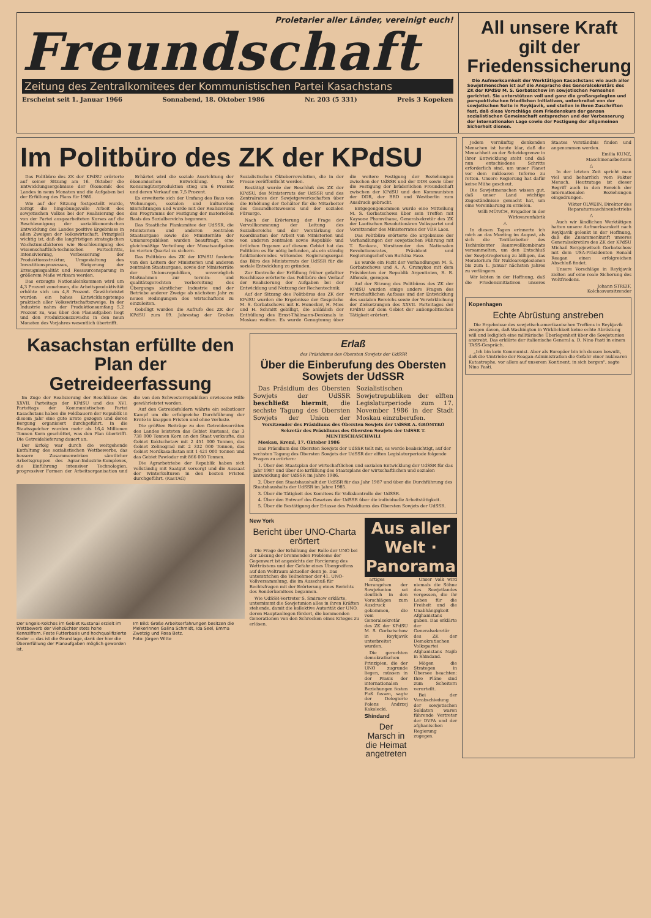Proletarier aller Länder, vereinigt euch!
Freundschaft
Zeitung des Zentralkomitees der Kommunistischen Partei Kasachstans
Erscheint seit 1. Januar 1966 Sonnabend, 18. Oktober 1986 Nr. 203 (5 331) Preis 3 Kopeken
All unsere Kraft gilt der Friedenssicherung
Die Aufmerksamkeit der Werktätigen Kasachstans wie auch aller Sowjetmenschen ist auf die Ansprache des Generalsekretärs des ZK der KPdSU M. S. Gorbatschow im sowjetischen Fernsehen gerichtet. Sie unterstützen voll und ganz die großangelegten und perspektivischen friedlichen Initiativen, unterbreitet von der sowjetischen Seite in Reykjavik, und stellen in ihren Zuschriften fest, daß diese Vorschläge dem Friedenskurs der ganzen sozialistischen Gemeinschaft entsprechen und der Verbesserung der internationalen Lage sowie der Festigung der allgemeinen Sicherheit dienen.
Im Politbüro des ZK der KPdSU
Das Politbüro des ZK der KPdSU erörterte auf seiner Sitzung am 16. Oktober die Entwicklungsergebnisse der Ökonomik des Landes in neun Monaten und die Aufgaben bei der Erfüllung des Plans für 1986.
Wie auf der Sitzung festgestellt wurde, zeitigt die hingebungsvolle Arbeit des sowjetischen Volkes bei der Realisierung des von der Partei ausgearbeiteten Kurses auf die Beschleunigung der sozialökonomischen Entwicklung des Landes positive Ergebnisse in allen Zweigen der Volkswirtschaft. Prinzipiell wichtig ist, daß die langfristigen strategischen Wachstumsfaktoren wie Beschleunigung des wissenschaftlich-technischen Fortschritts, Intensivierung, Verbesserung der Produktionsstruktur, Umgestaltung des Investitionsprozesses, Steigerung der Erzeugnisqualität und Ressourcensparung in größerem Maße wirksam werden.
Das erzeugte Nationaleinkommen wird um 4,3 Prozent zunehmen, die Arbeitsproduktivität erhöhte sich um 4,8 Prozent. Gewährleistet wurden ein hohes Entwicklungstempo praktisch aller Volkswirtschaftszweige. In der Industrie nahm der Produktionsumfang 5,2 Prozent zu, was über den Planaufgaben liegt und den Produktionszuwachs in den neun Monaten des Vorjahres wesentlich übertrifft.
Erhärtet wird die soziale Ausrichtung der ökonomischen Entwicklung. Die Konsumgüterproduktion stieg um 6 Prozent und deren Verkauf um 7,5 Prozent.
Es erweiterte sich der Umfang des Baus von Wohnungen, sozialen und kulturellen Einrichtungen und wurde mit der Realisierung des Programms der Festigung der materiellen Basis des Sozialbereichs begonnen.
Das Staatliche Plankomitee der UdSSR, die Ministerien und anderen zentralen Staatsorgane sowie die Ministerräte der Unionsrepubliken wurden beauftragt, eine gleichmäßige Verteilung der Monatsaufgaben im vierten Quartal zu sichern.
Das Politbüro des ZK der KPdSU forderte von den Leitern der Ministerien und anderen zentralen Staatsorgane, sowie der Ministerräte der Unionsrepubliken, unverzüglich Maßnahmen zur termin- und qualitätsgerechten Vorbereitung des Übergangs sämtlicher Industrie und der Betriebe anderer Zweige ab nächstem Jahr zu neuen Bedingungen des Wirtschaftens zu einzuleiten.
Gebilligt wurden die Aufrufe des ZK der KPdSU zum 69. Jahrestag der Großen Sozialistischen Oktoberrevolution, die in der Presse veröffentlicht werden.
Bestätigt wurde der Beschluß des ZK der KPdSU, des Ministerrats der UdSSR und des Zentralrates der Sowjetgewerkschaften über die Erhöhung der Gehälter für die Mitarbeiter des Gesundheitswesens und der sozialen Fürsorge.
Nach der Erörterung der Frage der Vervollkommnung der Leitung des Sozialbereichs und der Verstärkung der Koordination der Arbeit von Ministerien und von anderen zentralen sowie Republik- und örtlichen Organen auf diesem Gebiet hat das Politbüro es für nötig befunden, als ein ständig funktionierendes wirkendes Regierungsorgan das Büro des Ministerrats der UdSSR für die soziale Entwicklung zu gründen.
Zur Kontrolle der Erfüllung früher gefaßter Beschlüsse erörterte das Politbüro den Verlauf der Realisierung der Aufgaben bei der Entwicklung und Nutzung der Rechentechnik.
Auf der Sitzung des Politbüros des ZK der KPdSU wurden die Ergebnisse der Gespräche M. S. Gorbatschows mit E. Honecker, H. Mies und H. Schmitt gebilligt, die anläßlich der Enthüllung des Ernst-Thälmann-Denkmals in Moskau weilten. Es wurde Genugtuung über die weitere Festigung der Beziehungen zwischen der UdSSR und der DDR sowie über die Festigung der brüderlichen Freundschaft zwischen der KPdSU und den Kommunisten der DDR, der BRD und Westberlin zum Ausdruck gebracht.
Entgegengenommen wurde eine Mitteilung M. S. Gorbatschows über sein Treffen mit Kaysone Phomvihane, Generalsekretär des ZK der Laotischen Revolutionären Volkspartei und Vorsitzender des Ministerrates der VDR Laos.
Das Politbüro erörterte die Ergebnisse der Verhandlungen der sowjetischen Führung mit T. Sankara, Vorsitzender des Nationalen Revolutionsrates, Präsident und Regierungschef von Burkina Faso.
Es wurde ein Fazit der Verhandlungen M. S. Gorbatschows und A. A. Gromykos mit dem Präsidenten der Republik Argentinien, R. R. Alfonsín, gezogen.
Auf der Sitzung des Politbüros des ZK der KPdSU wurden einige andere Fragen des wirtschaftlichen Aufbaus und der Entwicklung des sozialen Bereichs sowie der Verwirklichung der Zielsetzungen des XXVII. Parteitages der KPdSU auf dem Gebiet der außenpolitischen Tätigkeit erörtert.
Kasachstan erfüllte den Plan der Getreideerfassung
Im Zuge der Realisierung der Beschlüsse des XXVII. Parteitags der KPdSU und des XVI. Parteitags der Kommunistischen Partei Kasachstans haben die Feldbauern der Republik in diesem Jahr eine gute Ernte gezogen und deren Bergung organisiert durchgeführt. In die Staatsspeicher wurden mehr als 16,4 Millionen Tonnen Korn geschüttet, was den Plan übertrifft. Die Getreidelieferung dauert an.
Der Erfolg war durch die weitgehende Entfaltung des sozialistischen Wettbewerbs, das bessere Zusammenwirken sämtlicher Arbeitsgruppen des Agrar-Industrie-Komplexes, die Einführung intensiver Technologien, progressiver Formen der Arbeitsorganisation und die von den Schwesterrepubliken erwiesene Hilfe gewährleistet worden.
Auf den Getreidefeldern währte ein selbstloser Kampf um die erfolgreiche Durchführung der Ernte in knappen Fristen und ohne Verluste.
Die größten Beiträge zu den Getreidevorräten des Landes leisteten das Gebiet Kustanai, das 3 738 000 Tonnen Korn an den Staat verkaufte, das Gebiet Koktschetaw mit 2 451 000 Tonnen, das Gebiet Zelinograd mit 2 332 000 Tonnen, das Gebiet Nordkasachstan mit 1 421 000 Tonnen und das Gebiet Pawlodar mit 866 000 Tonnen.
Die Agrarbetriebe der Republik haben sich vollständig mit Saatgut versorgt und die Aussaat der Winterkulturen in den besten Fristen durchgeführt. (KasTAG)
Der Engels-Kolchos im Gebiet Kustanai erzielt im Wettbewerb der Viehzüchter stets hohe Kennziffern. Feste Futterbasis und hochqualifizierte Kader — das ist die Grundlage, dank der hier die Übererfüllung der Planaufgaben möglich geworden ist.
Im Bild: Große Arbeitserfahrungen besitzen die Melkerinnen Galina Schmidt, Ida Seel, Emma Zwetzig und Rosa Betz.
Foto: Jürgen Witte
Erlaß
des Präsidiums des Obersten Sowjets der UdSSR
Über die Einberufung des Obersten Sowjets der UdSSR
Das Präsidium des Obersten Sowjets der UdSSR beschließt hiermit, die sechste Tagung des Obersten Sowjets der Union der Sozialistischen Sowjetrepubliken der elften Legislaturperiode zum 17. November 1986 in der Stadt Moskau einzuberufen.
Vorsitzender des Präsidiums des Obersten Sowjets der UdSSR A. GROMYKO
Sekretär des Präsidiums des Obersten Sowjets der UdSSR T. MENTESCHASCHWILI
Moskau, Kreml, 17. Oktober 1986
Das Präsidium des Obersten Sowjets der UdSSR teilt mit, es werde beabsichtigt, auf der sechsten Tagung des Obersten Sowjets der UdSSR der elften Legislaturperiode folgende Fragen zu erörtern:
1. Über den Staatsplan der wirtschaftlichen und sozialen Entwicklung der UdSSR für das Jahr 1987 und über die Erfüllung des Staatsplans der wirtschaftlichen und sozialen Entwicklung der UdSSR im Jahre 1986.
2. Über den Staatshaushalt der UdSSR für das Jahr 1987 und über die Durchführung des Staatshaushalts der UdSSR im Jahre 1985.
3. Über die Tätigkeit des Komitees für Volkskontrolle der UdSSR.
4. Über den Entwurf des Gesetzes der UdSSR über die individuelle Arbeitstätigkeit.
5. Über die Bestätigung der Erlasse des Präsidiums des Obersten Sowjets der UdSSR.
New York
Bericht über UNO-Charta erörtert
Die Frage der Erhöhung der Rolle der UNO bei der Lösung der brennenden Probleme der Gegenwart ist angesichts der Forcierung des Wettrüstens und der Gefahr eines Übergreifens auf den Weltraum aktueller denn je. Das unterstrichen die Teilnehmer der 41. UNO-Vollversammlung, die im Ausschuß für Rechtsfragen mit der Erörterung eines Berichts des Sonderkomitees begannen.
Wie UdSSR-Vertreter S. Smirnow erklärte, unternimmt die Sowjetunion alles in ihren Kräften stehende, damit die kollektive Autorität der UNO, deren Hauptanliegen fördert, die kommenden Generationen von den Schrecken eines Krieges zu erlösen.
Aus aller Welt · Panorama
artiges Herangehen der Sowjetunion sei deutlich in den Vorschlägen zum Ausdruck gekommen, die vom Generalsekretär des ZK der KPdSU M. S. Gorbatschow in Reykjavik unterbreitet wurden.
Die gerechten demokratischen Prinzipien, die der UNO zugrunde liegen, müssen in der Praxis der internationalen Beziehungen festen Fuß fassen, sagte der Delegierte Polens Andrzej Kakolecki.
Shindand
Der Marsch in die Heimat angetreten
Unser Volk wird niemals die Söhne des Sowjetlandes vergessen, die ihr Leben für die Freiheit und die Unabhängigkeit Afghanistans gaben. Das erklärte der Generalsekretär des ZK der Demokratischen Volkspartei Afghanistans Najib in Shindand.
Mögen die Strategen in Übersee beachten: Ihre Pläne sind zum Scheitern verurteilt.
Bei der Verabschiedung der sowjetischen Soldaten waren führende Vertreter der DVPA und der afghanischen Regierung zugegen.
Jedem vernünftig denkenden Menschen ist heute klar, daß die Menschheit an der Scheidegrenze in ihrer Entwicklung steht und daß nun entschiedene Schritte erforderlich sind, um unser Planet vor dem nuklearen Inferno zu retten. Unsere Regierung hat dafür keine Mühe gescheut.
Die Sowjetmenschen wissen gut, daß unser Land wichtige Zugeständnisse gemacht hat, um eine Vereinbarung zu erzielen.
Willi MÜNCH, Brigadier in der Wirkwarenfabrik
△
In diesen Tagen erinnerte ich mich an das Meeting im August, als sich die Textilarbeiter des Tschimkenter Baumwollkombinats versammelten, um den Entschluß der Sowjetregierung zu billigen, das Moratorium für Nuklearexplosionen bis zum 1. Januar nächsten Jahres zu verlängern.
Wir lebten in der Hoffnung, daß die Friedensinitiativen unseres Staates Verständnis finden und angenommen werden.
Emilia KUNZ, Maschinenarbeiterin
△
In der letzten Zeit spricht man viel und beharrlich vom Faktor Mensch. Heutzutage ist dieser Begriff auch in den Bereich der internationalen Beziehungen eingedrungen.
Viktor OLWEIN, Direktor des Reparaturmaschinenbetriebs
△
Auch wir ländlichen Werktätigen hatten unsere Aufmerksamkeit nach Reykjavik gelenkt in der Hoffnung, daß die Zusammenkunft unseres Generalsekretärs des ZK der KPdSU Michail Sergejewitsch Gorbatschow mit dem USA-Präsidenten Ronald Reagan einen erfolgreichen Abschluß findet.
Unsere Vorschläge in Reykjavik zielten auf eine reale Sicherung des Weltfriedens.
Johann STREIF, Kolchosvorsitzender
Kopenhagen
Echte Abrüstung anstreben
Die Ergebnisse des sowjetisch-amerikanischen Treffens in Reykjavik zeugen davon, daß Washington in Wirklichkeit keine echte Abrüstung will und lediglich eine militärische Überlegenheit über die Sowjetunion anstrebt. Das erklärte der italienische General a. D. Nino Pasti in einem TASS-Gespräch.
„Ich bin kein Kommunist. Aber als Europäer bin ich dessen bewußt, daß die Umtriebe der Reagan-Administration die Gefahr einer nuklearen Katastrophe, vor allem auf unserem Kontinent, in sich bergen", sagte Nino Pasti.